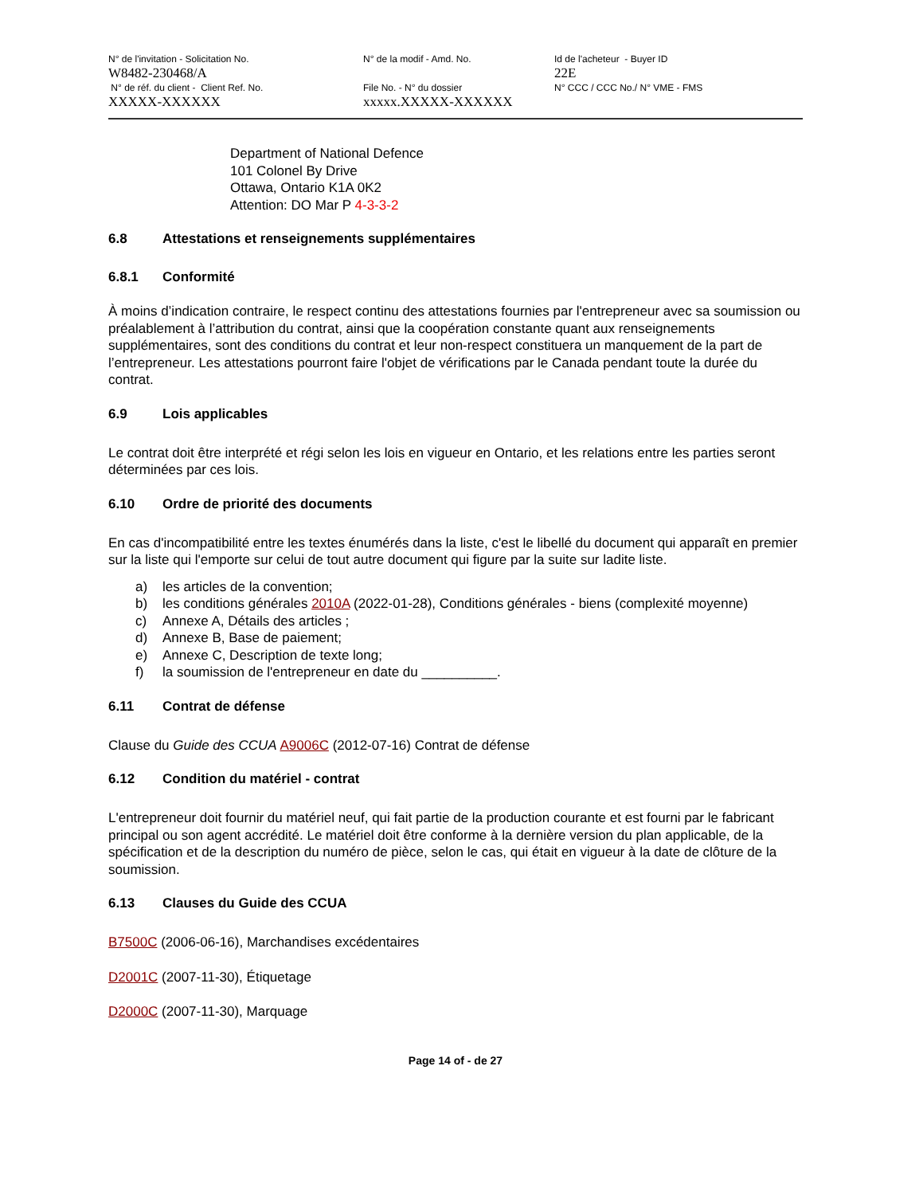N° de l'invitation - Solicitation No.
W8482-230468/A
N° de réf. du client - Client Ref. No.
XXXXX-XXXXXX
N° de la modif - Amd. No.
File No. - N° du dossier
xxxxx.XXXXX-XXXXXX
Id de l'acheteur - Buyer ID
22E
N° CCC / CCC No./ N° VME - FMS
Department of National Defence
101 Colonel By Drive
Ottawa, Ontario K1A 0K2
Attention: DO Mar P 4-3-3-2
6.8 Attestations et renseignements supplémentaires
6.8.1 Conformité
À moins d’indication contraire, le respect continu des attestations fournies par l'entrepreneur avec sa soumission ou préalablement à l’attribution du contrat, ainsi que la coopération constante quant aux renseignements supplémentaires, sont des conditions du contrat et leur non-respect constituera un manquement de la part de l’entrepreneur. Les attestations pourront faire l'objet de vérifications par le Canada pendant toute la durée du contrat.
6.9 Lois applicables
Le contrat doit être interprété et régi selon les lois en vigueur en Ontario, et les relations entre les parties seront déterminées par ces lois.
6.10 Ordre de priorité des documents
En cas d'incompatibilité entre les textes énumérés dans la liste, c'est le libellé du document qui apparaît en premier sur la liste qui l'emporte sur celui de tout autre document qui figure par la suite sur ladite liste.
a) les articles de la convention;
b) les conditions générales 2010A (2022-01-28), Conditions générales - biens (complexité moyenne)
c) Annexe A, Détails des articles ;
d) Annexe B, Base de paiement;
e) Annexe C, Description de texte long;
f) la soumission de l'entrepreneur en date du __________.
6.11 Contrat de défense
Clause du Guide des CCUA A9006C (2012-07-16) Contrat de défense
6.12 Condition du matériel - contrat
L'entrepreneur doit fournir du matériel neuf, qui fait partie de la production courante et est fourni par le fabricant principal ou son agent accrédité. Le matériel doit être conforme à la dernière version du plan applicable, de la spécification et de la description du numéro de pièce, selon le cas, qui était en vigueur à la date de clôture de la soumission.
6.13 Clauses du Guide des CCUA
B7500C (2006-06-16), Marchandises excédentaires
D2001C (2007-11-30), Étiquetage
D2000C (2007-11-30), Marquage
Page 14 of - de 27